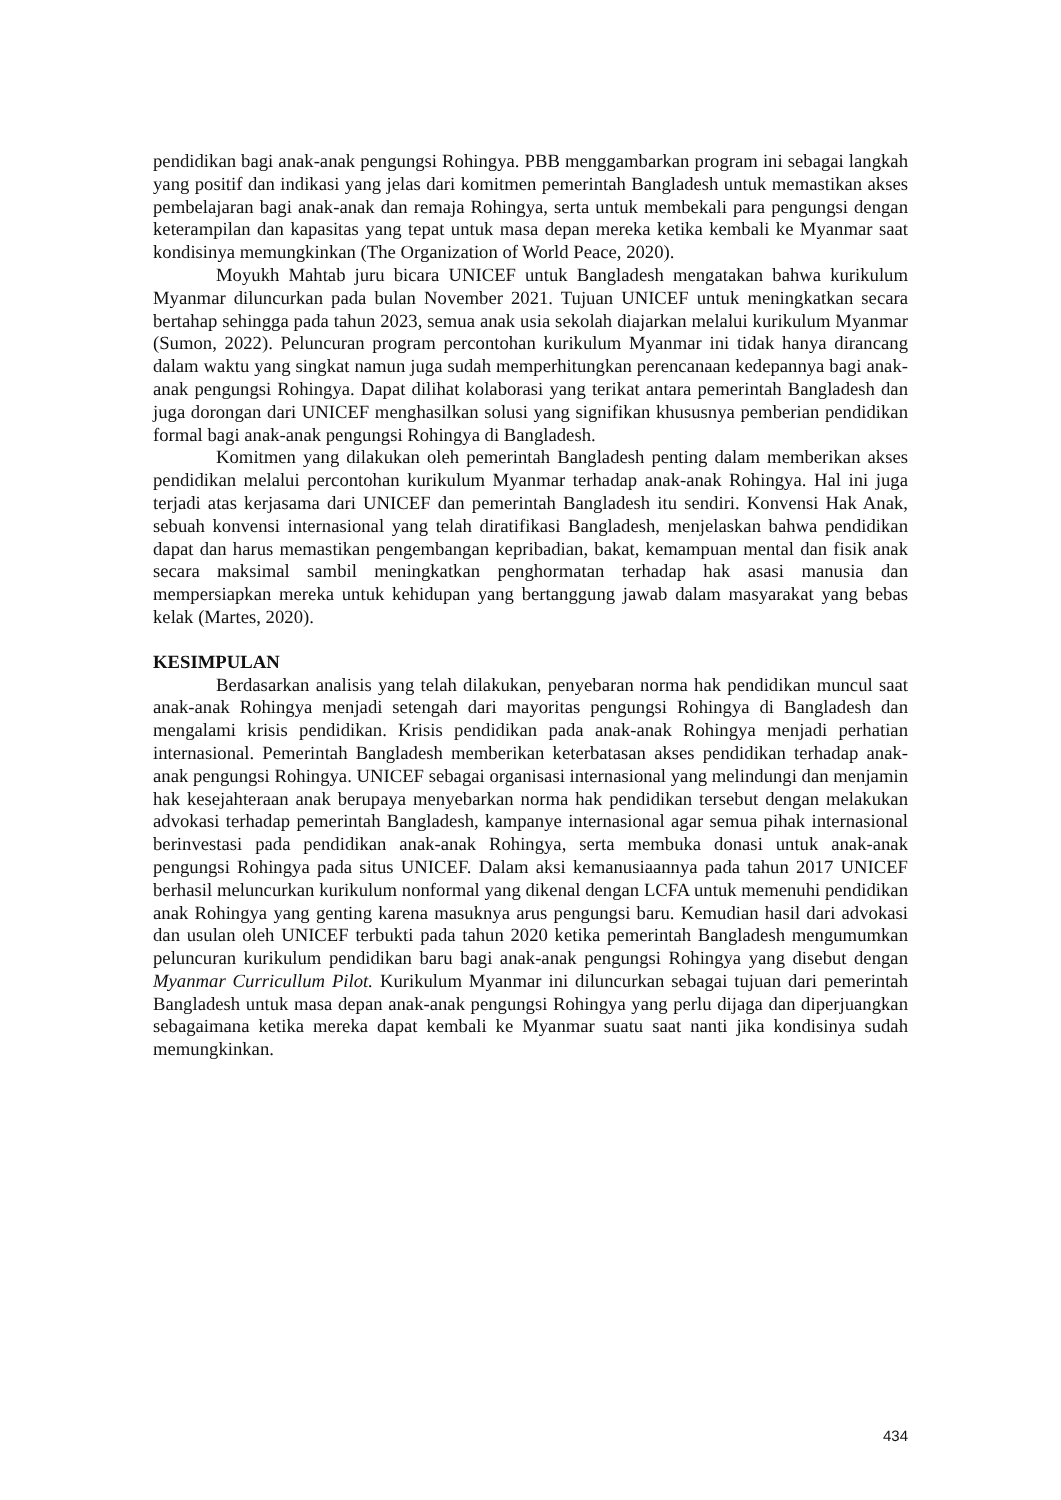pendidikan bagi anak-anak pengungsi Rohingya. PBB menggambarkan program ini sebagai langkah yang positif dan indikasi yang jelas dari komitmen pemerintah Bangladesh untuk memastikan akses pembelajaran bagi anak-anak dan remaja Rohingya, serta untuk membekali para pengungsi dengan keterampilan dan kapasitas yang tepat untuk masa depan mereka ketika kembali ke Myanmar saat kondisinya memungkinkan (The Organization of World Peace, 2020).
Moyukh Mahtab juru bicara UNICEF untuk Bangladesh mengatakan bahwa kurikulum Myanmar diluncurkan pada bulan November 2021. Tujuan UNICEF untuk meningkatkan secara bertahap sehingga pada tahun 2023, semua anak usia sekolah diajarkan melalui kurikulum Myanmar (Sumon, 2022). Peluncuran program percontohan kurikulum Myanmar ini tidak hanya dirancang dalam waktu yang singkat namun juga sudah memperhitungkan perencanaan kedepannya bagi anak-anak pengungsi Rohingya. Dapat dilihat kolaborasi yang terikat antara pemerintah Bangladesh dan juga dorongan dari UNICEF menghasilkan solusi yang signifikan khususnya pemberian pendidikan formal bagi anak-anak pengungsi Rohingya di Bangladesh.
Komitmen yang dilakukan oleh pemerintah Bangladesh penting dalam memberikan akses pendidikan melalui percontohan kurikulum Myanmar terhadap anak-anak Rohingya. Hal ini juga terjadi atas kerjasama dari UNICEF dan pemerintah Bangladesh itu sendiri. Konvensi Hak Anak, sebuah konvensi internasional yang telah diratifikasi Bangladesh, menjelaskan bahwa pendidikan dapat dan harus memastikan pengembangan kepribadian, bakat, kemampuan mental dan fisik anak secara maksimal sambil meningkatkan penghormatan terhadap hak asasi manusia dan mempersiapkan mereka untuk kehidupan yang bertanggung jawab dalam masyarakat yang bebas kelak (Martes, 2020).
KESIMPULAN
Berdasarkan analisis yang telah dilakukan, penyebaran norma hak pendidikan muncul saat anak-anak Rohingya menjadi setengah dari mayoritas pengungsi Rohingya di Bangladesh dan mengalami krisis pendidikan. Krisis pendidikan pada anak-anak Rohingya menjadi perhatian internasional. Pemerintah Bangladesh memberikan keterbatasan akses pendidikan terhadap anak-anak pengungsi Rohingya. UNICEF sebagai organisasi internasional yang melindungi dan menjamin hak kesejahteraan anak berupaya menyebarkan norma hak pendidikan tersebut dengan melakukan advokasi terhadap pemerintah Bangladesh, kampanye internasional agar semua pihak internasional berinvestasi pada pendidikan anak-anak Rohingya, serta membuka donasi untuk anak-anak pengungsi Rohingya pada situs UNICEF. Dalam aksi kemanusiaannya pada tahun 2017 UNICEF berhasil meluncurkan kurikulum nonformal yang dikenal dengan LCFA untuk memenuhi pendidikan anak Rohingya yang genting karena masuknya arus pengungsi baru. Kemudian hasil dari advokasi dan usulan oleh UNICEF terbukti pada tahun 2020 ketika pemerintah Bangladesh mengumumkan peluncuran kurikulum pendidikan baru bagi anak-anak pengungsi Rohingya yang disebut dengan Myanmar Curricullum Pilot. Kurikulum Myanmar ini diluncurkan sebagai tujuan dari pemerintah Bangladesh untuk masa depan anak-anak pengungsi Rohingya yang perlu dijaga dan diperjuangkan sebagaimana ketika mereka dapat kembali ke Myanmar suatu saat nanti jika kondisinya sudah memungkinkan.
434